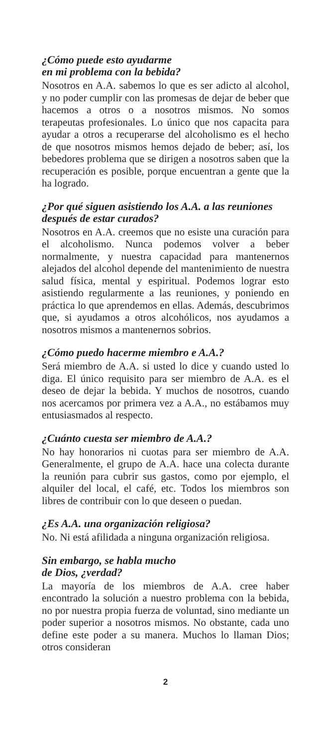¿Cómo puede esto ayudarme
en mi problema con la bebida?
Nosotros en A.A. sabemos lo que es ser adicto al alcohol, y no poder cumplir con las promesas de dejar de beber que hacemos a otros o a nosotros mismos. No somos terapeutas profesionales. Lo único que nos capacita para ayudar a otros a recuperarse del alcoholismo es el hecho de que nosotros mismos hemos dejado de beber; así, los bebedores problema que se dirigen a nosotros saben que la recuperación es posible, porque encuentran a gente que la ha logrado.
¿Por qué siguen asistiendo los A.A. a las reuniones después de estar curados?
Nosotros en A.A. creemos que no esiste una curación para el alcoholismo. Nunca podemos volver a beber normalmente, y nuestra capacidad para mantenernos alejados del alcohol depende del mantenimiento de nuestra salud física, mental y espiritual. Podemos lograr esto asistiendo regularmente a las reuniones, y poniendo en práctica lo que aprendemos en ellas. Además, descubrimos que, si ayudamos a otros alcohólicos, nos ayudamos a nosotros mismos a mantenernos sobrios.
¿Cómo puedo hacerme miembro e A.A.?
Será miembro de A.A. si usted lo dice y cuando usted lo diga. El único requisito para ser miembro de A.A. es el deseo de dejar la bebida. Y muchos de nosotros, cuando nos acercamos por primera vez a A.A., no estábamos muy entusiasmados al respecto.
¿Cuánto cuesta ser miembro de A.A.?
No hay honorarios ni cuotas para ser miembro de A.A. Generalmente, el grupo de A.A. hace una colecta durante la reunión para cubrir sus gastos, como por ejemplo, el alquiler del local, el café, etc. Todos los miembros son libres de contribuir con lo que deseen o puedan.
¿Es A.A. una organización religiosa?
No. Ni está afilidada a ninguna organización religiosa.
Sin embargo, se habla mucho
de Dios, ¿verdad?
La mayoría de los miembros de A.A. cree haber encontrado la solución a nuestro problema con la bebida, no por nuestra propia fuerza de voluntad, sino mediante un poder superior a nosotros mismos. No obstante, cada uno define este poder a su manera. Muchos lo llaman Dios; otros consideran
2